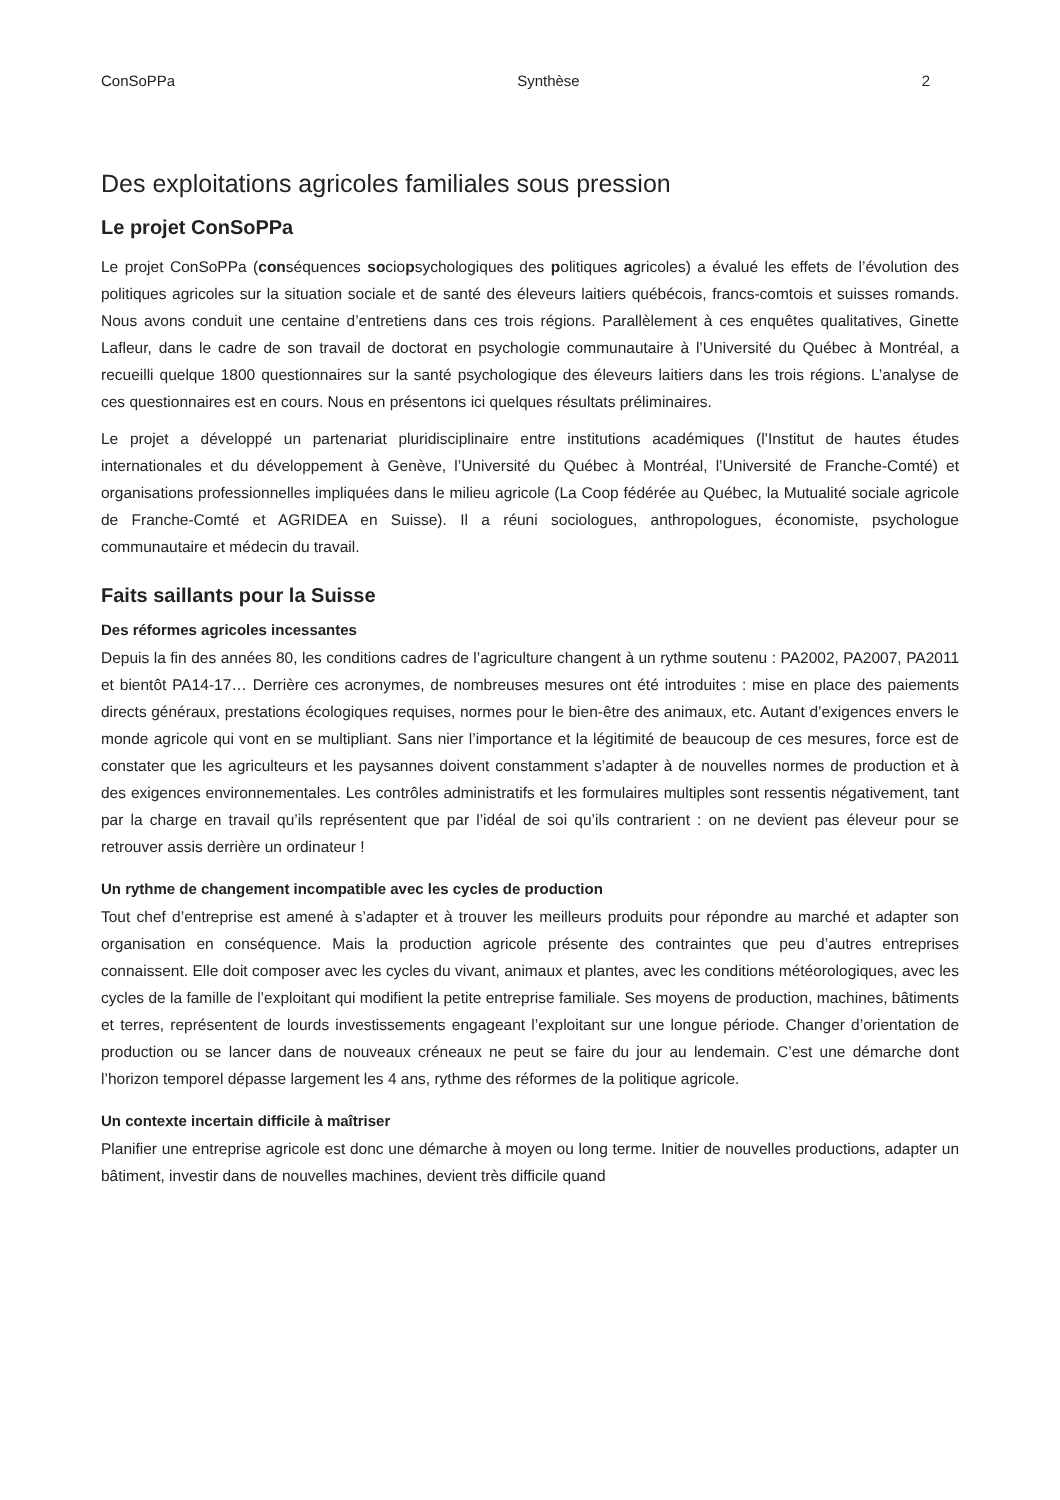ConSoPPa Synthèse 2
Des exploitations agricoles familiales sous pression
Le projet ConSoPPa
Le projet ConSoPPa (conséquences sociopsychologiques des politiques agricoles) a évalué les effets de l’évolution des politiques agricoles sur la situation sociale et de santé des éleveurs laitiers québécois, francs-comtois et suisses romands. Nous avons conduit une centaine d’entretiens dans ces trois régions. Parallèlement à ces enquêtes qualitatives, Ginette Lafleur, dans le cadre de son travail de doctorat en psychologie communautaire à l’Université du Québec à Montréal, a recueilli quelque 1800 questionnaires sur la santé psychologique des éleveurs laitiers dans les trois régions. L’analyse de ces questionnaires est en cours. Nous en présentons ici quelques résultats préliminaires.
Le projet a développé un partenariat pluridisciplinaire entre institutions académiques (l’Institut de hautes études internationales et du développement à Genève, l’Université du Québec à Montréal, l’Université de Franche-Comté) et organisations professionnelles impliquées dans le milieu agricole (La Coop fédérée au Québec, la Mutualité sociale agricole de Franche-Comté et AGRIDEA en Suisse). Il a réuni sociologues, anthropologues, économiste, psychologue communautaire et médecin du travail.
Faits saillants pour la Suisse
Des réformes agricoles incessantes
Depuis la fin des années 80, les conditions cadres de l’agriculture changent à un rythme soutenu : PA2002, PA2007, PA2011 et bientôt PA14-17… Derrière ces acronymes, de nombreuses mesures ont été introduites : mise en place des paiements directs généraux, prestations écologiques requises, normes pour le bien-être des animaux, etc. Autant d’exigences envers le monde agricole qui vont en se multipliant. Sans nier l’importance et la légitimité de beaucoup de ces mesures, force est de constater que les agriculteurs et les paysannes doivent constamment s’adapter à de nouvelles normes de production et à des exigences environnementales. Les contrôles administratifs et les formulaires multiples sont ressentis négativement, tant par la charge en travail qu’ils représentent que par l’idéal de soi qu’ils contrarient : on ne devient pas éleveur pour se retrouver assis derrière un ordinateur !
Un rythme de changement incompatible avec les cycles de production
Tout chef d’entreprise est amené à s’adapter et à trouver les meilleurs produits pour répondre au marché et adapter son organisation en conséquence. Mais la production agricole présente des contraintes que peu d’autres entreprises connaissent. Elle doit composer avec les cycles du vivant, animaux et plantes, avec les conditions météorologiques, avec les cycles de la famille de l’exploitant qui modifient la petite entreprise familiale. Ses moyens de production, machines, bâtiments et terres, représentent de lourds investissements engageant l’exploitant sur une longue période. Changer d’orientation de production ou se lancer dans de nouveaux créneaux ne peut se faire du jour au lendemain. C’est une démarche dont l’horizon temporel dépasse largement les 4 ans, rythme des réformes de la politique agricole.
Un contexte incertain difficile à maîtriser
Planifier une entreprise agricole est donc une démarche à moyen ou long terme. Initier de nouvelles productions, adapter un bâtiment, investir dans de nouvelles machines, devient très difficile quand